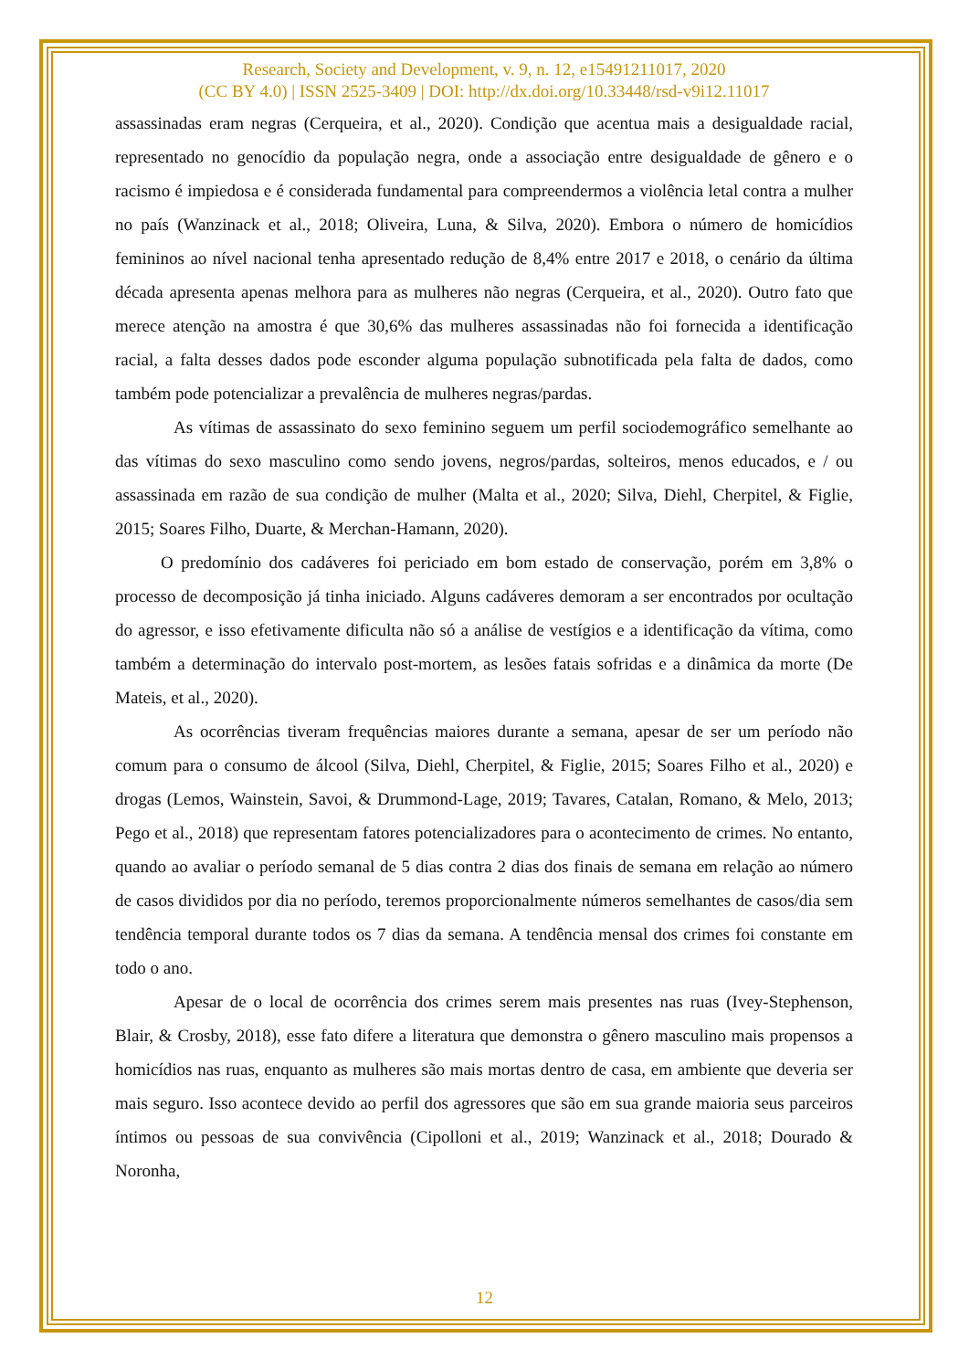Research, Society and Development, v. 9, n. 12, e15491211017, 2020
(CC BY 4.0) | ISSN 2525-3409 | DOI: http://dx.doi.org/10.33448/rsd-v9i12.11017
assassinadas eram negras (Cerqueira, et al., 2020). Condição que acentua mais a desigualdade racial, representado no genocídio da população negra, onde a associação entre desigualdade de gênero e o racismo é impiedosa e é considerada fundamental para compreendermos a violência letal contra a mulher no país (Wanzinack et al., 2018; Oliveira, Luna, & Silva, 2020). Embora o número de homicídios femininos ao nível nacional tenha apresentado redução de 8,4% entre 2017 e 2018, o cenário da última década apresenta apenas melhora para as mulheres não negras (Cerqueira, et al., 2020). Outro fato que merece atenção na amostra é que 30,6% das mulheres assassinadas não foi fornecida a identificação racial, a falta desses dados pode esconder alguma população subnotificada pela falta de dados, como também pode potencializar a prevalência de mulheres negras/pardas.
As vítimas de assassinato do sexo feminino seguem um perfil sociodemográfico semelhante ao das vítimas do sexo masculino como sendo jovens, negros/pardas, solteiros, menos educados, e / ou assassinada em razão de sua condição de mulher (Malta et al., 2020; Silva, Diehl, Cherpitel, & Figlie, 2015; Soares Filho, Duarte, & Merchan-Hamann, 2020).
O predomínio dos cadáveres foi periciado em bom estado de conservação, porém em 3,8% o processo de decomposição já tinha iniciado. Alguns cadáveres demoram a ser encontrados por ocultação do agressor, e isso efetivamente dificulta não só a análise de vestígios e a identificação da vítima, como também a determinação do intervalo post-mortem, as lesões fatais sofridas e a dinâmica da morte (De Mateis, et al., 2020).
As ocorrências tiveram frequências maiores durante a semana, apesar de ser um período não comum para o consumo de álcool (Silva, Diehl, Cherpitel, & Figlie, 2015; Soares Filho et al., 2020) e drogas (Lemos, Wainstein, Savoi, & Drummond-Lage, 2019; Tavares, Catalan, Romano, & Melo, 2013; Pego et al., 2018) que representam fatores potencializadores para o acontecimento de crimes. No entanto, quando ao avaliar o período semanal de 5 dias contra 2 dias dos finais de semana em relação ao número de casos divididos por dia no período, teremos proporcionalmente números semelhantes de casos/dia sem tendência temporal durante todos os 7 dias da semana. A tendência mensal dos crimes foi constante em todo o ano.
Apesar de o local de ocorrência dos crimes serem mais presentes nas ruas (Ivey-Stephenson, Blair, & Crosby, 2018), esse fato difere a literatura que demonstra o gênero masculino mais propensos a homicídios nas ruas, enquanto as mulheres são mais mortas dentro de casa, em ambiente que deveria ser mais seguro. Isso acontece devido ao perfil dos agressores que são em sua grande maioria seus parceiros íntimos ou pessoas de sua convivência (Cipolloni et al., 2019; Wanzinack et al., 2018; Dourado & Noronha,
12